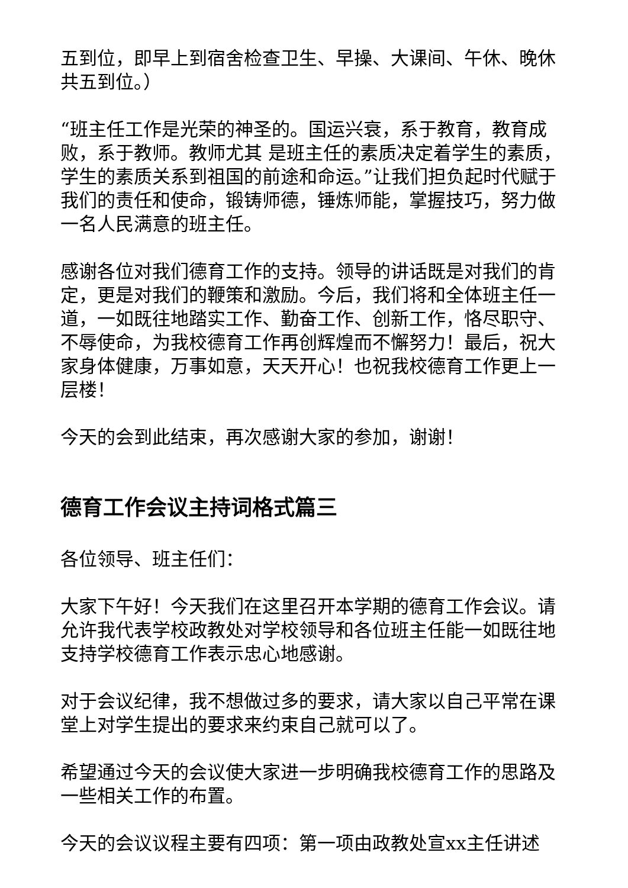五到位，即早上到宿舍检查卫生、早操、大课间、午休、晚休共五到位。）
“班主任工作是光荣的神圣的。国运兴衰，系于教育，教育成败，系于教师。教师尤其 是班主任的素质决定着学生的素质，学生的素质关系到祖国的前途和命运。”让我们担负起时代赋于我们的责任和使命，锻铸师德，锤炼师能，掌握技巧，努力做一名人民满意的班主任。
感谢各位对我们德育工作的支持。领导的讲话既是对我们的肯定，更是对我们的鞭策和激励。今后，我们将和全体班主任一道，一如既往地踏实工作、勤奋工作、创新工作，恪尽职守、不辱使命，为我校德育工作再创辉煌而不懈努力！最后，祝大家身体健康，万事如意，天天开心！也祝我校德育工作更上一层楼！
今天的会到此结束，再次感谢大家的参加，谢谢！
德育工作会议主持词格式篇三
各位领导、班主任们：
大家下午好！今天我们在这里召开本学期的德育工作会议。请允许我代表学校政教处对学校领导和各位班主任能一如既往地支持学校德育工作表示忠心地感谢。
对于会议纪律，我不想做过多的要求，请大家以自己平常在课堂上对学生提出的要求来约束自己就可以了。
希望通过今天的会议使大家进一步明确我校德育工作的思路及一些相关工作的布置。
今天的会议议程主要有四项：第一项由政教处宣xx主任讲述